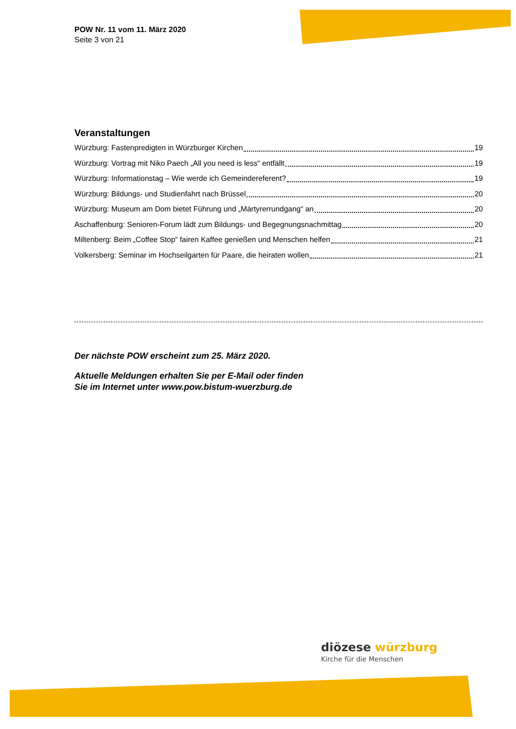POW Nr. 11 vom 11. März 2020
Seite 3 von 21
Veranstaltungen
Würzburg: Fastenpredigten in Würzburger Kirchen 19
Würzburg: Vortrag mit Niko Paech „All you need is less“ entfällt 19
Würzburg: Informationstag – Wie werde ich Gemeindereferent? 19
Würzburg: Bildungs- und Studienfahrt nach Brüssel 20
Würzburg: Museum am Dom bietet Führung und „Märtyrerrundgang“ an 20
Aschaffenburg: Senioren-Forum lädt zum Bildungs- und Begegnungsnachmittag 20
Miltenberg: Beim „Coffee Stop“ fairen Kaffee genießen und Menschen helfen 21
Volkersberg: Seminar im Hochseilgarten für Paare, die heiraten wollen 21
Der nächste POW erscheint zum 25. März 2020.
Aktuelle Meldungen erhalten Sie per E-Mail oder finden
Sie im Internet unter www.pow.bistum-wuerzburg.de
diözese würzburg
Kirche für die Menschen